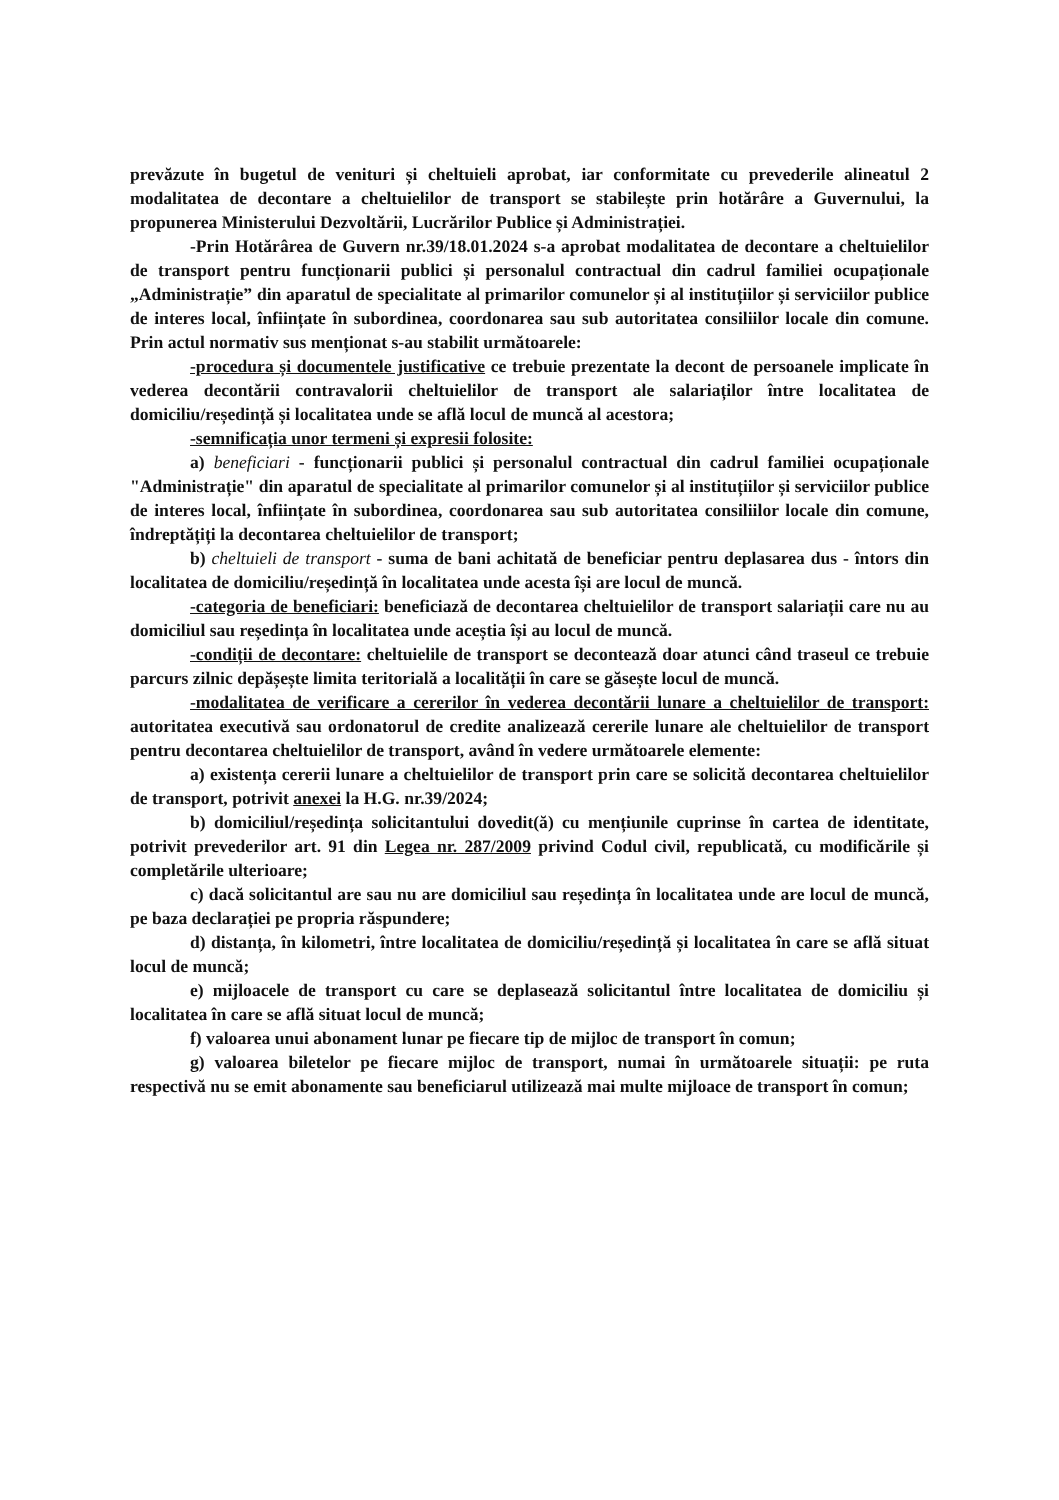prevăzute în bugetul de venituri și cheltuieli aprobat, iar conformitate cu prevederile alineatul 2 modalitatea de decontare a cheltuielilor de transport se stabilește prin hotărâre a Guvernului, la propunerea Ministerului Dezvoltării, Lucrărilor Publice și Administrației.
-Prin Hotărârea de Guvern nr.39/18.01.2024 s-a aprobat modalitatea de decontare a cheltuielilor de transport pentru funcționarii publici și personalul contractual din cadrul familiei ocupaționale „Administrație” din aparatul de specialitate al primarilor comunelor și al instituțiilor și serviciilor publice de interes local, înființate în subordinea, coordonarea sau sub autoritatea consiliilor locale din comune. Prin actul normativ sus menționat s-au stabilit următoarele:
-procedura și documentele justificative ce trebuie prezentate la decont de persoanele implicate în vederea decontării contravalorii cheltuielilor de transport ale salariaților între localitatea de domiciliu/reședință și localitatea unde se află locul de muncă al acestora;
-semnificația unor termeni și expresii folosite:
a) beneficiari - funcționarii publici și personalul contractual din cadrul familiei ocupaționale "Administrație" din aparatul de specialitate al primarilor comunelor și al instituțiilor și serviciilor publice de interes local, înființate în subordinea, coordonarea sau sub autoritatea consiliilor locale din comune, îndreptățiți la decontarea cheltuielilor de transport;
b) cheltuieli de transport - suma de bani achitată de beneficiar pentru deplasarea dus - întors din localitatea de domiciliu/reședință în localitatea unde acesta își are locul de muncă.
-categoria de beneficiari: beneficiază de decontarea cheltuielilor de transport salariații care nu au domiciliul sau reședința în localitatea unde aceștia își au locul de muncă.
-condiții de decontare: cheltuielile de transport se decontează doar atunci când traseul ce trebuie parcurs zilnic depășește limita teritorială a localității în care se găsește locul de muncă.
-modalitatea de verificare a cererilor în vederea decontării lunare a cheltuielilor de transport: autoritatea executivă sau ordonatorul de credite analizează cererile lunare ale cheltuielilor de transport pentru decontarea cheltuielilor de transport, având în vedere următoarele elemente:
a) existența cererii lunare a cheltuielilor de transport prin care se solicită decontarea cheltuielilor de transport, potrivit anexei la H.G. nr.39/2024;
b) domiciliul/reședința solicitantului dovedit(ă) cu mențiunile cuprinse în cartea de identitate, potrivit prevederilor art. 91 din Legea nr. 287/2009 privind Codul civil, republicată, cu modificările și completările ulterioare;
c) dacă solicitantul are sau nu are domiciliul sau reședința în localitatea unde are locul de muncă, pe baza declarației pe propria răspundere;
d) distanța, în kilometri, între localitatea de domiciliu/reședință și localitatea în care se află situat locul de muncă;
e) mijloacele de transport cu care se deplasează solicitantul între localitatea de domiciliu și localitatea în care se află situat locul de muncă;
f) valoarea unui abonament lunar pe fiecare tip de mijloc de transport în comun;
g) valoarea biletelor pe fiecare mijloc de transport, numai în următoarele situații: pe ruta respectivă nu se emit abonamente sau beneficiarul utilizează mai multe mijloace de transport în comun;